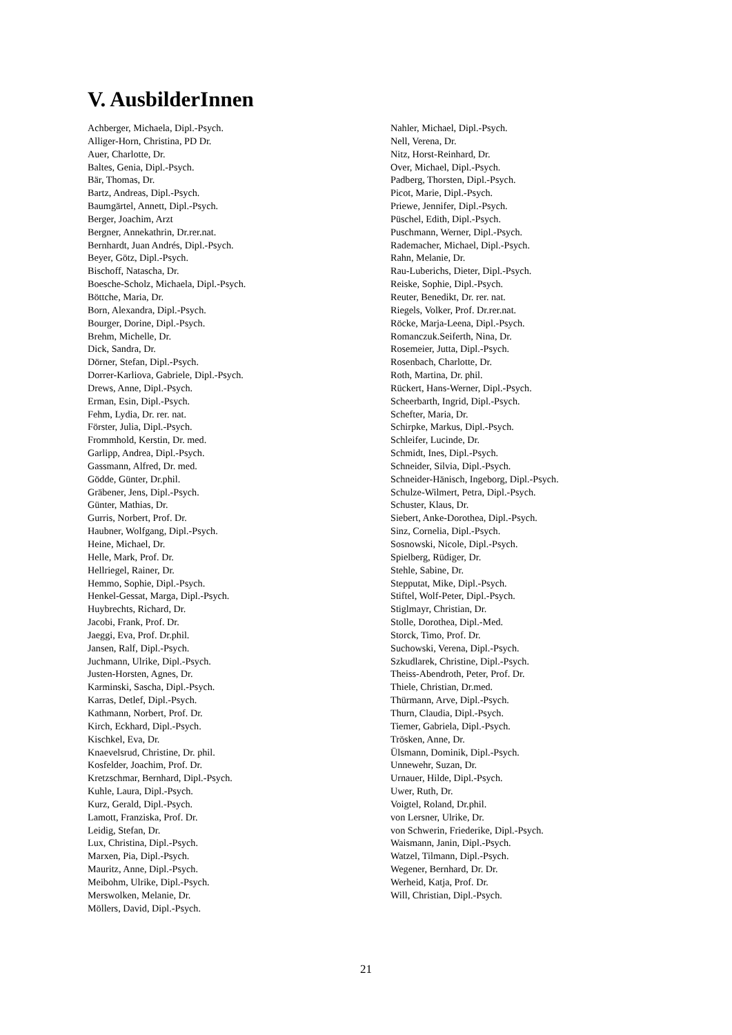V. AusbilderInnen
Achberger, Michaela, Dipl.-Psych.
Alliger-Horn, Christina, PD Dr.
Auer, Charlotte, Dr.
Baltes, Genia, Dipl.-Psych.
Bär, Thomas, Dr.
Bartz, Andreas, Dipl.-Psych.
Baumgärtel, Annett, Dipl.-Psych.
Berger, Joachim, Arzt
Bergner, Annekathrin, Dr.rer.nat.
Bernhardt, Juan Andrés, Dipl.-Psych.
Beyer, Götz, Dipl.-Psych.
Bischoff, Natascha, Dr.
Boesche-Scholz, Michaela, Dipl.-Psych.
Böttche, Maria, Dr.
Born, Alexandra, Dipl.-Psych.
Bourger, Dorine, Dipl.-Psych.
Brehm, Michelle, Dr.
Dick, Sandra, Dr.
Dörner, Stefan, Dipl.-Psych.
Dorrer-Karliova, Gabriele, Dipl.-Psych.
Drews, Anne, Dipl.-Psych.
Erman, Esin, Dipl.-Psych.
Fehm, Lydia, Dr. rer. nat.
Förster, Julia, Dipl.-Psych.
Frommhold, Kerstin, Dr. med.
Garlipp, Andrea, Dipl.-Psych.
Gassmann, Alfred, Dr. med.
Gödde, Günter, Dr.phil.
Gräbener, Jens, Dipl.-Psych.
Günter, Mathias, Dr.
Gurris, Norbert, Prof. Dr.
Haubner, Wolfgang, Dipl.-Psych.
Heine, Michael, Dr.
Helle, Mark, Prof. Dr.
Hellriegel, Rainer, Dr.
Hemmo, Sophie, Dipl.-Psych.
Henkel-Gessat, Marga, Dipl.-Psych.
Huybrechts, Richard, Dr.
Jacobi, Frank, Prof. Dr.
Jaeggi, Eva, Prof. Dr.phil.
Jansen, Ralf, Dipl.-Psych.
Juchmann, Ulrike, Dipl.-Psych.
Justen-Horsten, Agnes, Dr.
Karminski, Sascha, Dipl.-Psych.
Karras, Detlef, Dipl.-Psych.
Kathmann, Norbert, Prof. Dr.
Kirch, Eckhard, Dipl.-Psych.
Kischkel, Eva, Dr.
Knaevelsrud, Christine, Dr. phil.
Kosfelder, Joachim, Prof. Dr.
Kretzschmar, Bernhard, Dipl.-Psych.
Kuhle, Laura, Dipl.-Psych.
Kurz, Gerald, Dipl.-Psych.
Lamott, Franziska, Prof. Dr.
Leidig, Stefan, Dr.
Lux, Christina, Dipl.-Psych.
Marxen, Pia, Dipl.-Psych.
Mauritz, Anne, Dipl.-Psych.
Meibohm, Ulrike, Dipl.-Psych.
Merswolken, Melanie, Dr.
Möllers, David, Dipl.-Psych.
Nahler, Michael, Dipl.-Psych.
Nell, Verena, Dr.
Nitz, Horst-Reinhard, Dr.
Over, Michael, Dipl.-Psych.
Padberg, Thorsten, Dipl.-Psych.
Picot, Marie, Dipl.-Psych.
Priewe, Jennifer, Dipl.-Psych.
Püschel, Edith, Dipl.-Psych.
Puschmann, Werner, Dipl.-Psych.
Rademacher, Michael, Dipl.-Psych.
Rahn, Melanie, Dr.
Rau-Luberichs, Dieter, Dipl.-Psych.
Reiske, Sophie, Dipl.-Psych.
Reuter, Benedikt, Dr. rer. nat.
Riegels, Volker, Prof. Dr.rer.nat.
Röcke, Marja-Leena, Dipl.-Psych.
Romanczuk.Seiferth, Nina, Dr.
Rosemeier, Jutta, Dipl.-Psych.
Rosenbach, Charlotte, Dr.
Roth, Martina, Dr. phil.
Rückert, Hans-Werner, Dipl.-Psych.
Scheerbarth, Ingrid, Dipl.-Psych.
Schefter, Maria, Dr.
Schirpke, Markus, Dipl.-Psych.
Schleifer, Lucinde, Dr.
Schmidt, Ines, Dipl.-Psych.
Schneider, Silvia, Dipl.-Psych.
Schneider-Hänisch, Ingeborg, Dipl.-Psych.
Schulze-Wilmert, Petra, Dipl.-Psych.
Schuster, Klaus, Dr.
Siebert, Anke-Dorothea, Dipl.-Psych.
Sinz, Cornelia, Dipl.-Psych.
Sosnowski, Nicole, Dipl.-Psych.
Spielberg, Rüdiger, Dr.
Stehle, Sabine, Dr.
Stepputat, Mike, Dipl.-Psych.
Stiftel, Wolf-Peter, Dipl.-Psych.
Stiglmayr, Christian, Dr.
Stolle, Dorothea, Dipl.-Med.
Storck, Timo, Prof. Dr.
Suchowski, Verena, Dipl.-Psych.
Szkudlarek, Christine, Dipl.-Psych.
Theiss-Abendroth, Peter, Prof. Dr.
Thiele, Christian, Dr.med.
Thürmann, Arve, Dipl.-Psych.
Thurn, Claudia, Dipl.-Psych.
Tiemer, Gabriela, Dipl.-Psych.
Trösken, Anne, Dr.
Ülsmann, Dominik, Dipl.-Psych.
Unnewehr, Suzan, Dr.
Urnauer, Hilde, Dipl.-Psych.
Uwer, Ruth, Dr.
Voigtel, Roland, Dr.phil.
von Lersner, Ulrike, Dr.
von Schwerin, Friederike, Dipl.-Psych.
Waismann, Janin, Dipl.-Psych.
Watzel, Tilmann, Dipl.-Psych.
Wegener, Bernhard, Dr. Dr.
Werheid, Katja, Prof. Dr.
Will, Christian, Dipl.-Psych.
21